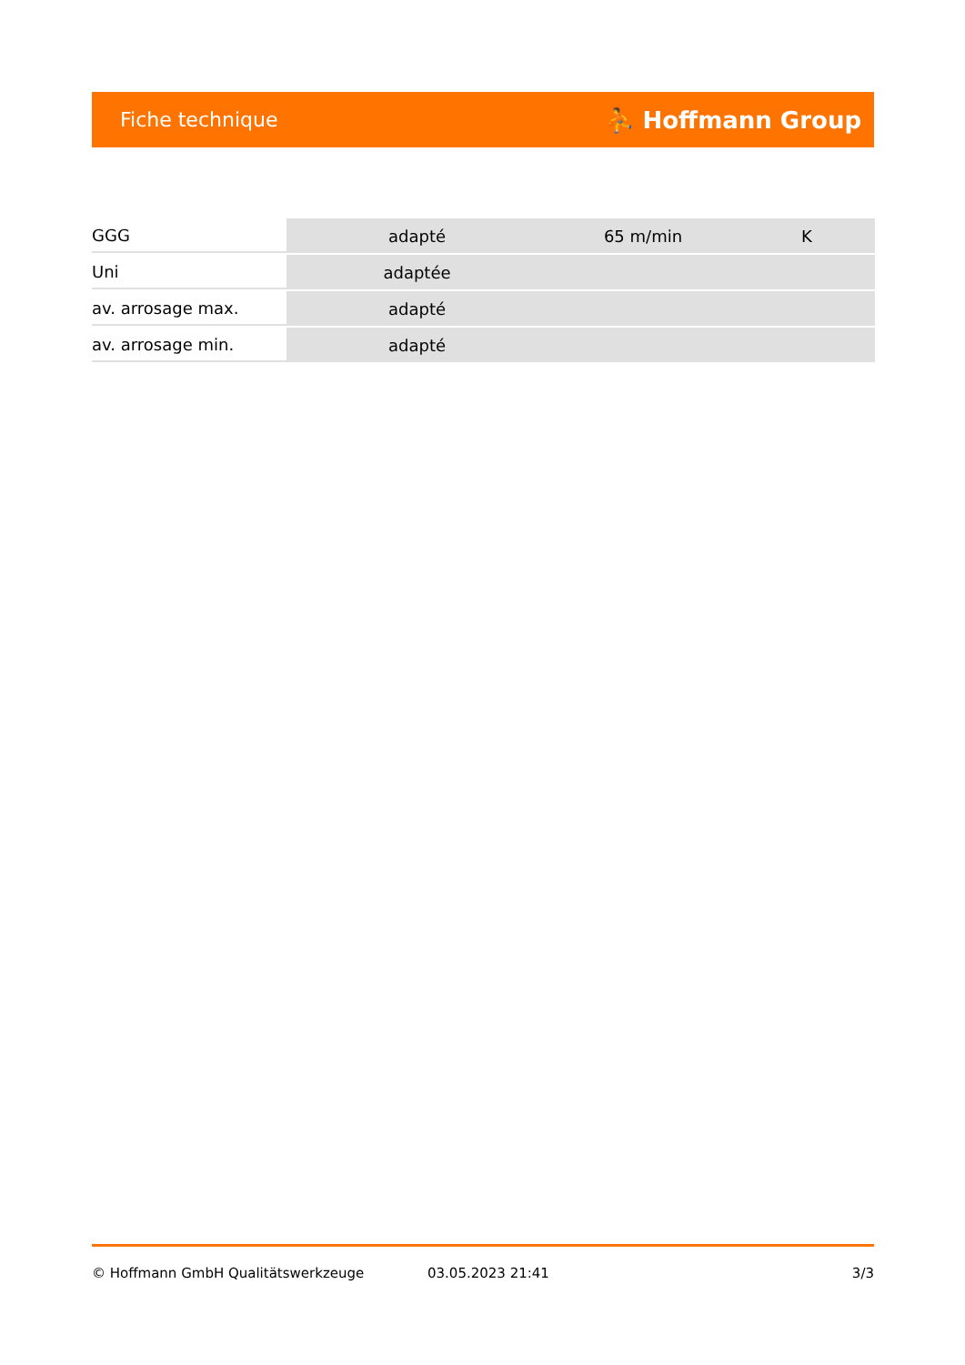Fiche technique ⛹ Hoffmann Group
| GGG | adapté | 65 m/min | K |
| Uni | adaptée | | |
| av. arrosage max. | adapté | | |
| av. arrosage min. | adapté | | |
© Hoffmann GmbH Qualitätswerkzeuge 03.05.2023 21:41 3/3